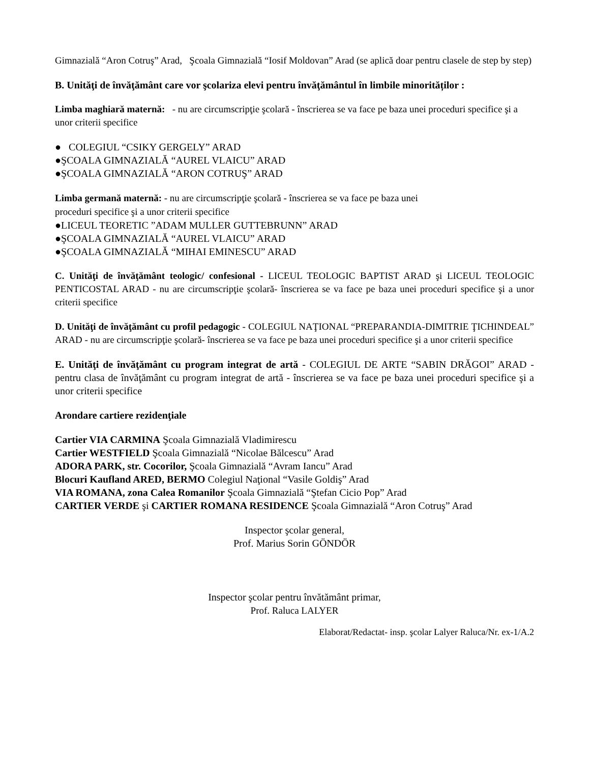Gimnazială “Aron Cotruş” Arad, Şcoala Gimnazială “Iosif Moldovan” Arad (se aplică doar pentru clasele de step by step)
B. Unităţi de învăţământ care vor şcolariza elevi pentru învăţământul în limbile minorităților :
Limba maghiară maternă: - nu are circumscripţie şcolară - înscrierea se va face pe baza unei proceduri specifice şi a unor criterii specifice
● COLEGIUL “CSIKY GERGELY” ARAD
●ŞCOALA GIMNAZIALĂ “AUREL VLAICU” ARAD
●ŞCOALA GIMNAZIALĂ “ARON COTRUŞ” ARAD
Limba germană maternă: - nu are circumscripţie şcolară - înscrierea se va face pe baza unei
proceduri specifice şi a unor criterii specifice
●LICEUL TEORETIC ”ADAM MULLER GUTTEBRUNN” ARAD
●ŞCOALA GIMNAZIALĂ “AUREL VLAICU” ARAD
●ŞCOALA GIMNAZIALĂ “MIHAI EMINESCU” ARAD
C. Unităţi de învăţământ teologic/ confesional - LICEUL TEOLOGIC BAPTIST ARAD şi LICEUL TEOLOGIC PENTICOSTAL ARAD - nu are circumscripţie şcolară- înscrierea se va face pe baza unei proceduri specifice şi a unor criterii specifice
D. Unităţi de învăţământ cu profil pedagogic - COLEGIUL NAŢIONAL “PREPARANDIA-DIMITRIE ŢICHINDEAL” ARAD - nu are circumscripţie şcolară- înscrierea se va face pe baza unei proceduri specifice şi a unor criterii specifice
E. Unităţi de învăţământ cu program integrat de artă - COLEGIUL DE ARTE “SABIN DRĂGOI” ARAD - pentru clasa de învăţământ cu program integrat de artă - înscrierea se va face pe baza unei proceduri specifice şi a unor criterii specifice
Arondare cartiere rezidenţiale
Cartier VIA CARMINA Şcoala Gimnazială Vladimirescu
Cartier WESTFIELD Şcoala Gimnazială “Nicolae Bălcescu” Arad
ADORA PARK, str. Cocorilor, Şcoala Gimnazială “Avram Iancu” Arad
Blocuri Kaufland ARED, BERMO Colegiul Naţional “Vasile Goldiş” Arad
VIA ROMANA, zona Calea Romanilor Şcoala Gimnazială “Ştefan Cicio Pop” Arad
CARTIER VERDE şi CARTIER ROMANA RESIDENCE Şcoala Gimnazială “Aron Cotruş” Arad
Inspector şcolar general,
Prof. Marius Sorin GÖNDÖR
Inspector şcolar pentru învătământ primar,
Prof. Raluca LALYER
Elaborat/Redactat- insp. şcolar Lalyer Raluca/Nr. ex-1/A.2